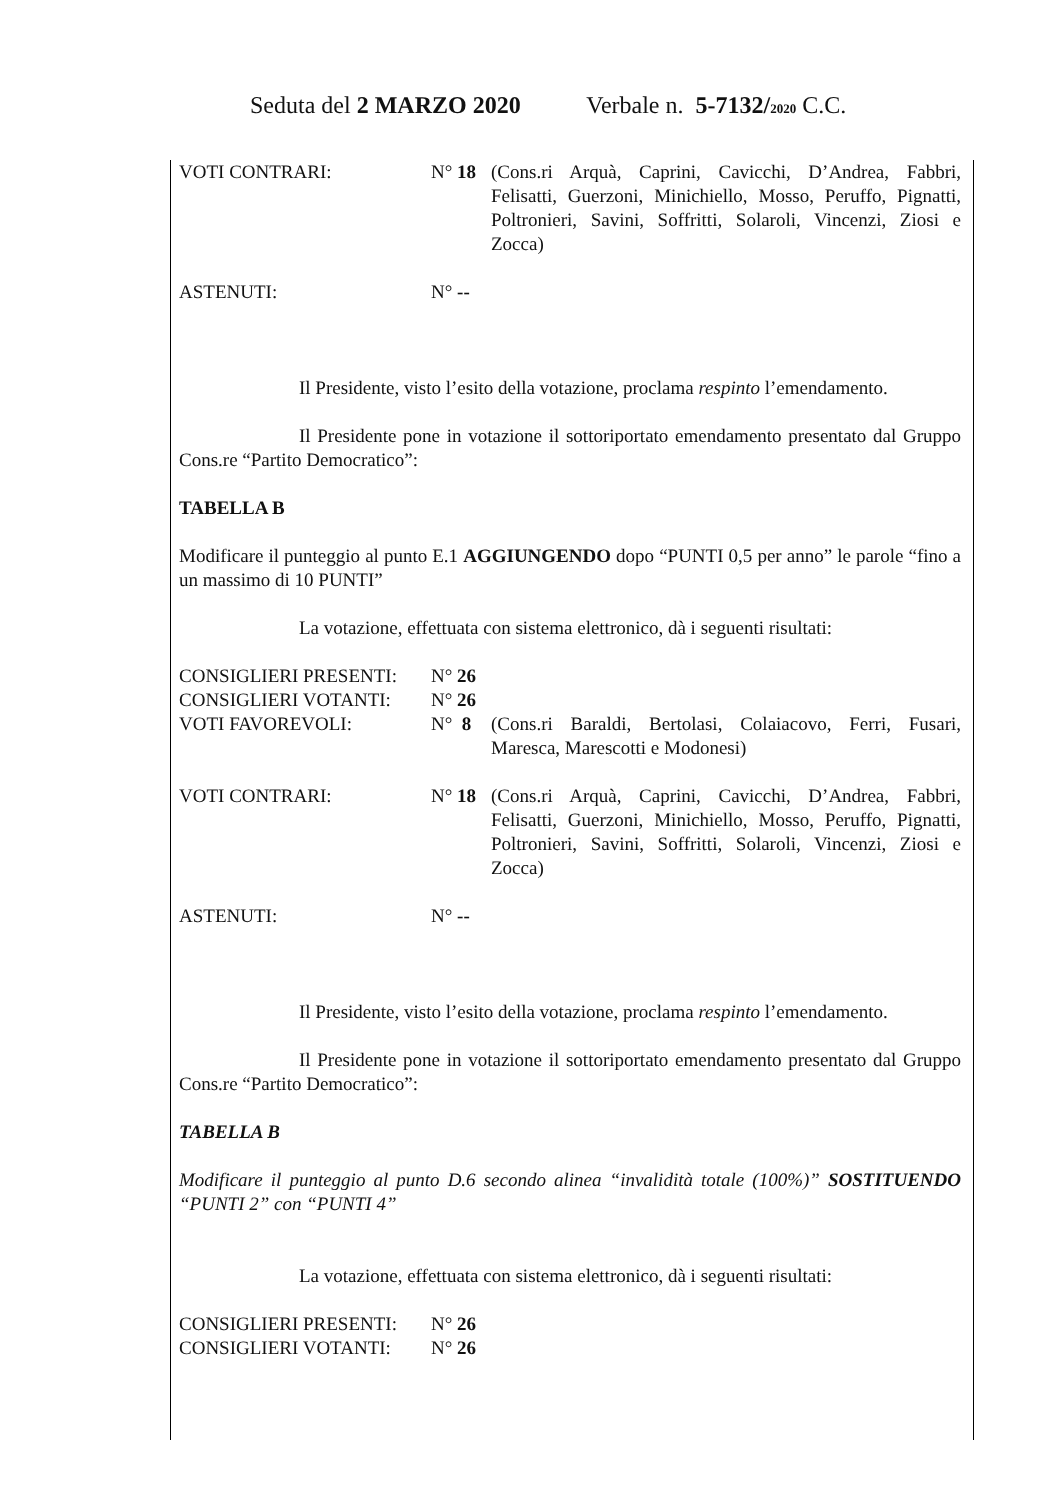Seduta del 2 MARZO 2020 Verbale n. 5-7132/2020 C.C.
VOTI CONTRARI: N° 18 (Cons.ri Arquà, Caprini, Cavicchi, D’Andrea, Fabbri, Felisatti, Guerzoni, Minichiello, Mosso, Peruffo, Pignatti, Poltronieri, Savini, Soffritti, Solaroli, Vincenzi, Ziosi e Zocca)
ASTENUTI: N° --
Il Presidente, visto l’esito della votazione, proclama respinto l’emendamento.
Il Presidente pone in votazione il sottoriportato emendamento presentato dal Gruppo Cons.re “Partito Democratico”:
TABELLA B
Modificare il punteggio al punto E.1 AGGIUNGENDO dopo “PUNTI 0,5 per anno” le parole “fino a un massimo di 10 PUNTI”
La votazione, effettuata con sistema elettronico, dà i seguenti risultati:
CONSIGLIERI PRESENTI: N° 26
CONSIGLIERI VOTANTI: N° 26
VOTI FAVOREVOLI: N° 8 (Cons.ri Baraldi, Bertolasi, Colaiacovo, Ferri, Fusari, Maresca, Marescotti e Modonesi)
VOTI CONTRARI: N° 18 (Cons.ri Arquà, Caprini, Cavicchi, D’Andrea, Fabbri, Felisatti, Guerzoni, Minichiello, Mosso, Peruffo, Pignatti, Poltronieri, Savini, Soffritti, Solaroli, Vincenzi, Ziosi e Zocca)
ASTENUTI: N° --
Il Presidente, visto l’esito della votazione, proclama respinto l’emendamento.
Il Presidente pone in votazione il sottoriportato emendamento presentato dal Gruppo Cons.re “Partito Democratico”:
TABELLA B
Modificare il punteggio al punto D.6 secondo alinea “invalidità totale (100%)” SOSTITUENDO “PUNTI 2” con “PUNTI 4”
La votazione, effettuata con sistema elettronico, dà i seguenti risultati:
CONSIGLIERI PRESENTI: N° 26
CONSIGLIERI VOTANTI: N° 26